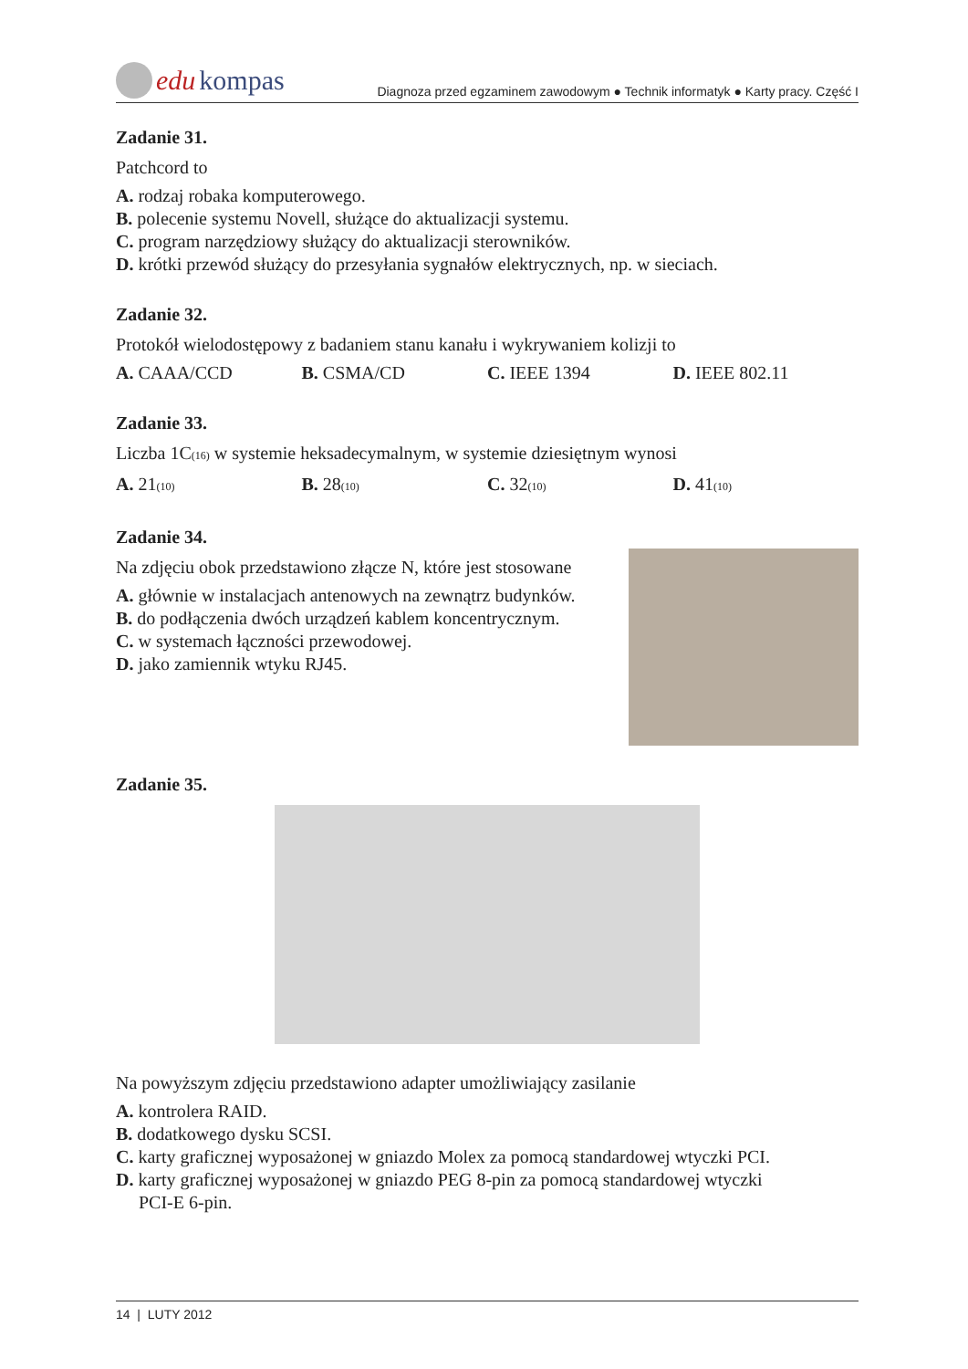edu kompas
Diagnoza przed egzaminem zawodowym ● Technik informatyk ● Karty pracy. Część I
Zadanie 31.
Patchcord to
A. rodzaj robaka komputerowego.
B. polecenie systemu Novell, służące do aktualizacji systemu.
C. program narzędziowy służący do aktualizacji sterowników.
D. krótki przewód służący do przesyłania sygnałów elektrycznych, np. w sieciach.
Zadanie 32.
Protokół wielodostępowy z badaniem stanu kanału i wykrywaniem kolizji to
A. CAAA/CCD B. CSMA/CD C. IEEE 1394 D. IEEE 802.11
Zadanie 33.
Liczba 1C(16) w systemie heksadecymalnym, w systemie dziesiętnym wynosi
A. 21(10) B. 28(10) C. 32(10) D. 41(10)
Zadanie 34.
Na zdjęciu obok przedstawiono złącze N, które jest stosowane
A. głównie w instalacjach antenowych na zewnątrz budynków.
B. do podłączenia dwóch urządzeń kablem koncentrycznym.
C. w systemach łączności przewodowej.
D. jako zamiennik wtyku RJ45.
Zadanie 35.
Na powyższym zdjęciu przedstawiono adapter umożliwiający zasilanie
A. kontrolera RAID.
B. dodatkowego dysku SCSI.
C. karty graficznej wyposażonej w gniazdo Molex za pomocą standardowej wtyczki PCI.
D. karty graficznej wyposażonej w gniazdo PEG 8-pin za pomocą standardowej wtyczki
PCI-E 6-pin.
14 | LUTY 2012